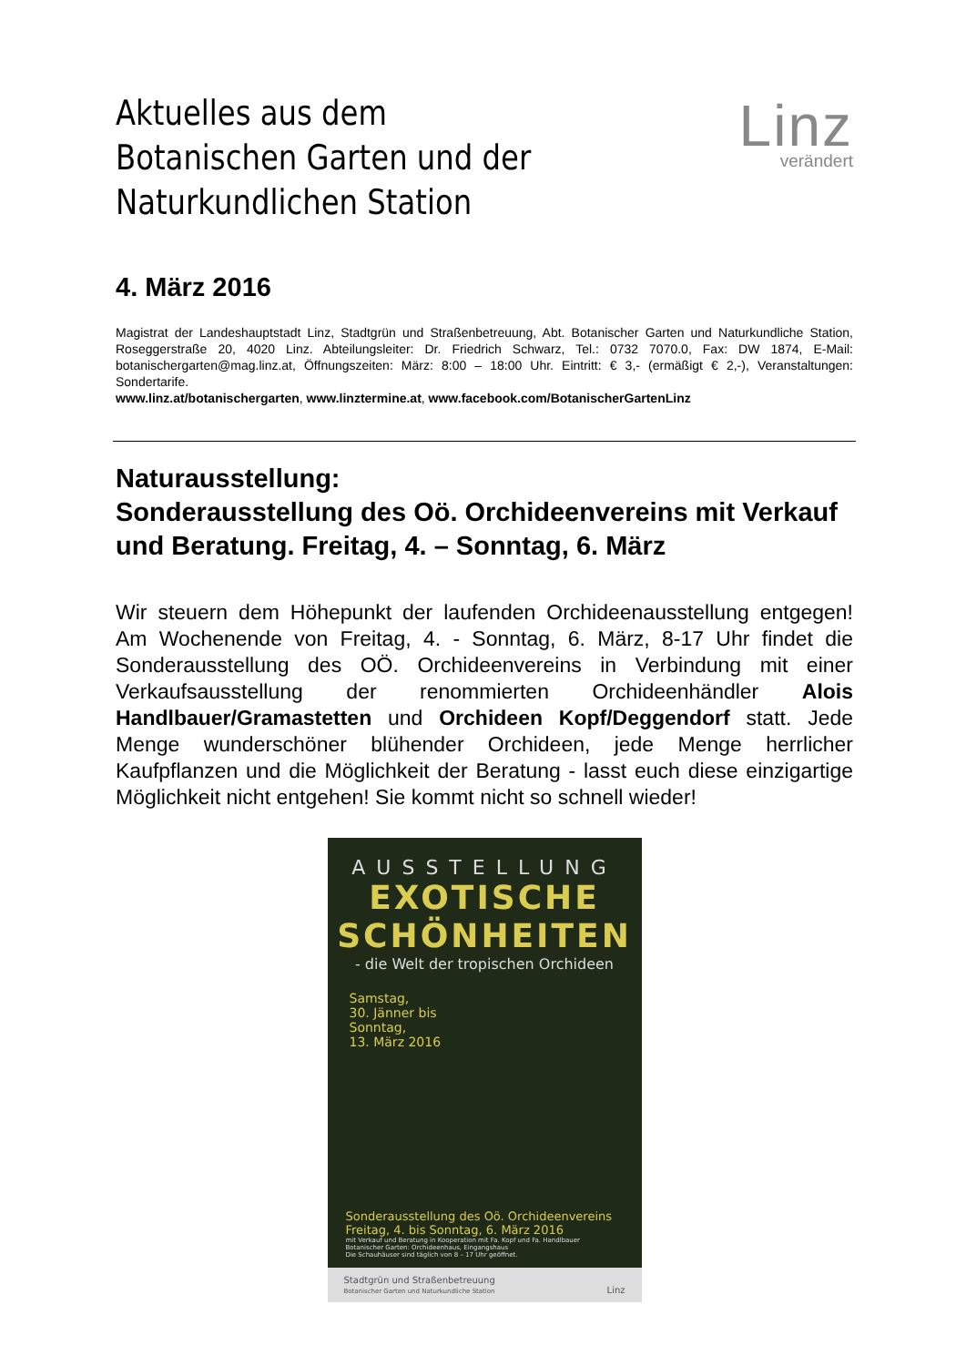Aktuelles aus dem
Botanischen Garten und der
Naturkundlichen Station
Linz
verändert
4. März 2016
Magistrat der Landeshauptstadt Linz, Stadtgrün und Straßenbetreuung, Abt. Botanischer Garten und Naturkundliche Station, Roseggerstraße 20, 4020 Linz. Abteilungsleiter: Dr. Friedrich Schwarz, Tel.: 0732 7070.0, Fax: DW 1874, E-Mail: botanischergarten@mag.linz.at, Öffnungszeiten: März: 8:00 – 18:00 Uhr. Eintritt: € 3,- (ermäßigt € 2,-), Veranstaltungen: Sondertarife.
www.linz.at/botanischergarten, www.linztermine.at, www.facebook.com/BotanischerGartenLinz
Naturausstellung:
Sonderausstellung des Oö. Orchideenvereins mit Verkauf und Beratung. Freitag, 4. – Sonntag, 6. März
Wir steuern dem Höhepunkt der laufenden Orchideenausstellung entgegen! Am Wochenende von Freitag, 4. - Sonntag, 6. März, 8-17 Uhr findet die Sonderausstellung des OÖ. Orchideenvereins in Verbindung mit einer Verkaufsausstellung der renommierten Orchideenhändler Alois Handlbauer/Gramastetten und Orchideen Kopf/Deggendorf statt. Jede Menge wunderschöner blühender Orchideen, jede Menge herrlicher Kaufpflanzen und die Möglichkeit der Beratung - lasst euch diese einzigartige Möglichkeit nicht entgehen! Sie kommt nicht so schnell wieder!
AUSSTELLUNG
EXOTISCHE
SCHÖNHEITEN
- die Welt der tropischen Orchideen
Samstag,
30. Jänner bis
Sonntag,
13. März 2016
Sonderausstellung des Oö. Orchideenvereins
Freitag, 4. bis Sonntag, 6. März 2016
mit Verkauf und Beratung in Kooperation mit Fa. Kopf und Fa. Handlbauer
Botanischer Garten: Orchideenhaus, Eingangshaus
Die Schauhäuser sind täglich von 8 – 17 Uhr geöffnet.
Stadtgrün und Straßenbetreuung
Botanischer Garten und Naturkundliche Station Linz